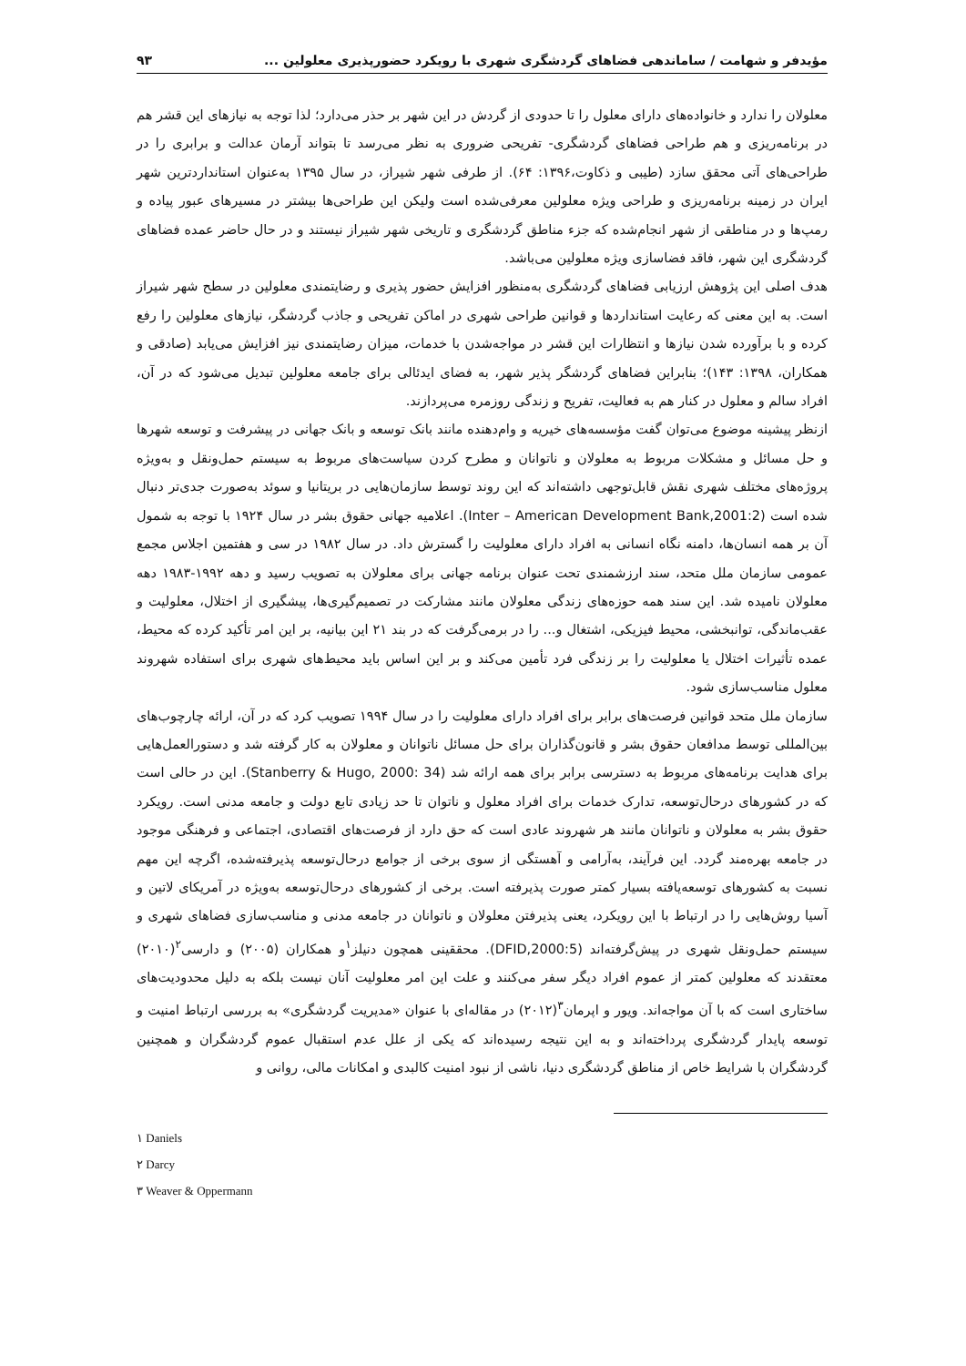مؤیدفر و شهامت / ساماندهی فضاهای گردشگری شهری با رویکرد حضورپذیری معلولین ... ۹۳
معلولان را ندارد و خانواده‌های دارای معلول را تا حدودی از گردش در این شهر بر حذر می‌دارد؛ لذا توجه به نیازهای این قشر هم در برنامه‌ریزی و هم طراحی فضاهای گردشگری- تفریحی ضروری به نظر می‌رسد تا بتواند آرمان عدالت و برابری را در طراحی‌های آتی محقق سازد (طیبی و ذکاوت،۱۳۹۶: ۶۴). از طرفی شهر شیراز، در سال ۱۳۹۵ به‌عنوان استانداردترین شهر ایران در زمینه برنامه‌ریزی و طراحی ویژه معلولین معرفی‌شده است ولیکن این طراحی‌ها بیشتر در مسیرهای عبور پیاده و رمپ‌ها و در مناطقی از شهر انجام‌شده که جزء مناطق گردشگری و تاریخی شهر شیراز نیستند و در حال حاضر عمده فضاهای گردشگری این شهر، فاقد فضاسازی ویژه معلولین می‌باشد.
هدف اصلی این پژوهش ارزیابی فضاهای گردشگری به‌منظور افزایش حضور پذیری و رضایتمندی معلولین در سطح شهر شیراز است. به این معنی که رعایت استانداردها و قوانین طراحی شهری در اماکن تفریحی و جاذب گردشگر، نیازهای معلولین را رفع کرده و با برآورده شدن نیازها و انتظارات این قشر در مواجه‌شدن با خدمات، میزان رضایتمندی نیز افزایش می‌یابد (صادقی و همکاران، ۱۳۹۸: ۱۴۳)؛ بنابراین فضاهای گردشگر پذیر شهر، به فضای ایدئالی برای جامعه معلولین تبدیل می‌شود که در آن، افراد سالم و معلول در کنار هم به فعالیت، تفریح و زندگی روزمره می‌پردازند.
ازنظر پیشینه موضوع می‌توان گفت مؤسسه‌های خیریه و وام‌دهنده مانند بانک توسعه و بانک جهانی در پیشرفت و توسعه شهرها و حل مسائل و مشکلات مربوط به معلولان و ناتوانان و مطرح کردن سیاست‌های مربوط به سیستم حمل‌ونقل و به‌ویژه پروژه‌های مختلف شهری نقش قابل‌توجهی داشته‌اند که این روند توسط سازمان‌هایی در بریتانیا و سوئد به‌صورت جدی‌تر دنبال شده است (Inter – American Development Bank,2001:2). اعلامیه جهانی حقوق بشر در سال ۱۹۲۴ با توجه به شمول آن بر همه انسان‌ها، دامنه نگاه انسانی به افراد دارای معلولیت را گسترش داد. در سال ۱۹۸۲ در سی و هفتمین اجلاس مجمع عمومی سازمان ملل متحد، سند ارزشمندی تحت عنوان برنامه جهانی برای معلولان به تصویب رسید و دهه ۱۹۹۲-۱۹۸۳ دهه معلولان نامیده شد. این سند همه حوزه‌های زندگی معلولان مانند مشارکت در تصمیم‌گیری‌ها، پیشگیری از اختلال، معلولیت و عقب‌ماندگی، توانبخشی، محیط فیزیکی، اشتغال و... را در برمی‌گرفت که در بند ۲۱ این بیانیه، بر این امر تأکید کرده که محیط، عمده تأثیرات اختلال یا معلولیت را بر زندگی فرد تأمین می‌کند و بر این اساس باید محیط‌های شهری برای استفاده شهروند معلول مناسب‌سازی شود.
سازمان ملل متحد قوانین فرصت‌های برابر برای افراد دارای معلولیت را در سال ۱۹۹۴ تصویب کرد که در آن، ارائه چارچوب‌های بین‌المللی توسط مدافعان حقوق بشر و قانون‌گذاران برای حل مسائل ناتوانان و معلولان به کار گرفته شد و دستورالعمل‌هایی برای هدایت برنامه‌های مربوط به دسترسی برابر برای همه ارائه شد (Stanberry & Hugo, 2000: 34). این در حالی است که در کشورهای درحال‌توسعه، تدارک خدمات برای افراد معلول و ناتوان تا حد زیادی تابع دولت و جامعه مدنی است. رویکرد حقوق بشر به معلولان و ناتوانان مانند هر شهروند عادی است که حق دارد از فرصت‌های اقتصادی، اجتماعی و فرهنگی موجود در جامعه بهره‌مند گردد. این فرآیند، به‌آرامی و آهستگی از سوی برخی از جوامع درحال‌توسعه پذیرفته‌شده، اگرچه این مهم نسبت به کشورهای توسعه‌یافته بسیار کمتر صورت پذیرفته است. برخی از کشورهای درحال‌توسعه به‌ویژه در آمریکای لاتین و آسیا روش‌هایی را در ارتباط با این رویکرد، یعنی پذیرفتن معلولان و ناتوانان در جامعه مدنی و مناسب‌سازی فضاهای شهری و سیستم حمل‌ونقل شهری در پیش‌گرفته‌اند (DFID,2000:5). محققینی همچون دنیلز<sup>۱</sup>و همکاران (۲۰۰۵) و دارسی<sup>۲</sup>(۲۰۱۰) معتقدند که معلولین کمتر از عموم افراد دیگر سفر می‌کنند و علت این امر معلولیت آنان نیست بلکه به دلیل محدودیت‌های ساختاری است که با آن مواجه‌اند. ویور و اپرمان<sup>۳</sup>(۲۰۱۲) در مقاله‌ای با عنوان «مدیریت گردشگری» به بررسی ارتباط امنیت و توسعه پایدار گردشگری پرداخته‌اند و به این نتیجه رسیده‌اند که یکی از علل عدم استقبال عموم گردشگران و همچنین گردشگران با شرایط خاص از مناطق گردشگری دنیا، ناشی از نبود امنیت کالبدی و امکانات مالی، روانی و
۱ Daniels
۲ Darcy
۳ Weaver & Oppermann